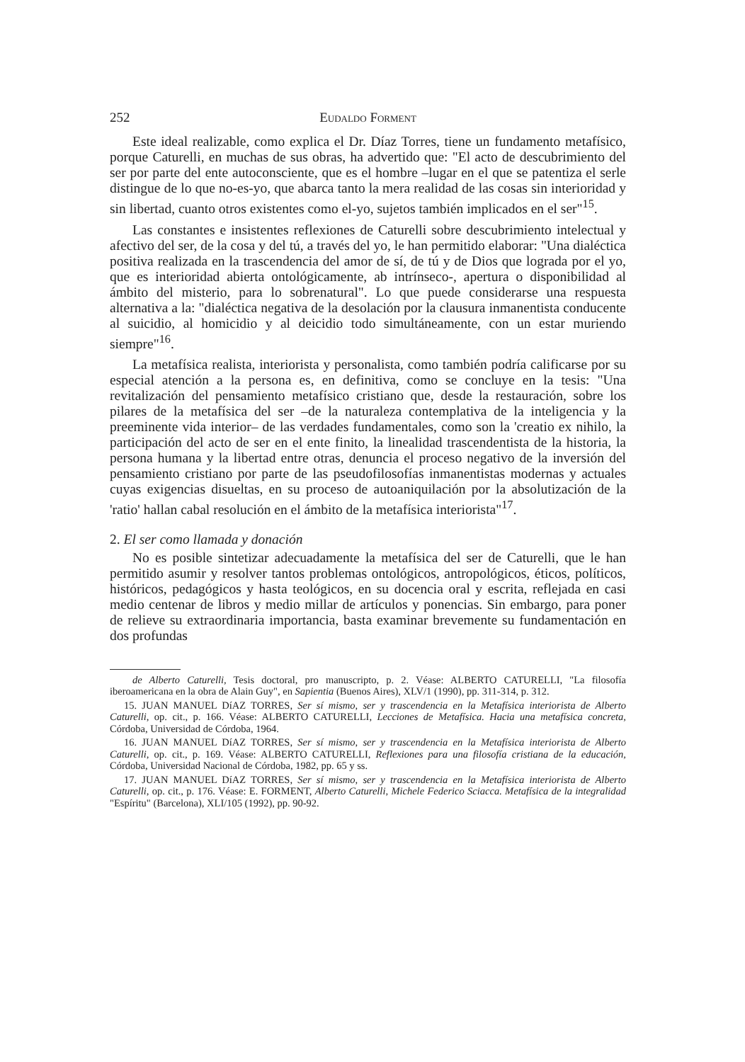252 Eudaldo Forment
Este ideal realizable, como explica el Dr. Díaz Torres, tiene un fundamento metafísico, porque Caturelli, en muchas de sus obras, ha advertido que: "El acto de descubrimiento del ser por parte del ente autoconsciente, que es el hombre –lugar en el que se patentiza el serle distingue de lo que no-es-yo, que abarca tanto la mera realidad de las cosas sin interioridad y sin libertad, cuanto otros existentes como el-yo, sujetos también implicados en el ser"<sup>15</sup>.
Las constantes e insistentes reflexiones de Caturelli sobre descubrimiento intelectual y afectivo del ser, de la cosa y del tú, a través del yo, le han permitido elaborar: "Una dialéctica positiva realizada en la trascendencia del amor de sí, de tú y de Dios que lograda por el yo, que es interioridad abierta ontológicamente, ab intrínseco-, apertura o disponibilidad al ámbito del misterio, para lo sobrenatural". Lo que puede considerarse una respuesta alternativa a la: "dialéctica negativa de la desolación por la clausura inmanentista conducente al suicidio, al homicidio y al deicidio todo simultáneamente, con un estar muriendo siempre"<sup>16</sup>.
La metafísica realista, interiorista y personalista, como también podría calificarse por su especial atención a la persona es, en definitiva, como se concluye en la tesis: "Una revitalización del pensamiento metafísico cristiano que, desde la restauración, sobre los pilares de la metafísica del ser –de la naturaleza contemplativa de la inteligencia y la preeminente vida interior– de las verdades fundamentales, como son la 'creatio ex nihilo, la participación del acto de ser en el ente finito, la linealidad trascendentista de la historia, la persona humana y la libertad entre otras, denuncia el proceso negativo de la inversión del pensamiento cristiano por parte de las pseudofilosofías inmanentistas modernas y actuales cuyas exigencias disueltas, en su proceso de autoaniquilación por la absolutización de la 'ratio' hallan cabal resolución en el ámbito de la metafísica interiorista"<sup>17</sup>.
2. El ser como llamada y donación
No es posible sintetizar adecuadamente la metafísica del ser de Caturelli, que le han permitido asumir y resolver tantos problemas ontológicos, antropológicos, éticos, políticos, históricos, pedagógicos y hasta teológicos, en su docencia oral y escrita, reflejada en casi medio centenar de libros y medio millar de artículos y ponencias. Sin embargo, para poner de relieve su extraordinaria importancia, basta examinar brevemente su fundamentación en dos profundas
de Alberto Caturelli, Tesis doctoral, pro manuscripto, p. 2. Véase: ALBERTO CATURELLI, "La filosofía iberoamericana en la obra de Alain Guy", en Sapientia (Buenos Aires), XLV/1 (1990), pp. 311-314, p. 312.
15. JUAN MANUEL DíAZ TORRES, Ser sí mismo, ser y trascendencia en la Metafísica interiorista de Alberto Caturelli, op. cit., p. 166. Véase: ALBERTO CATURELLI, Lecciones de Metafísica. Hacia una metafísica concreta, Córdoba, Universidad de Córdoba, 1964.
16. JUAN MANUEL DíAZ TORRES, Ser sí mismo, ser y trascendencia en la Metafísica interiorista de Alberto Caturelli, op. cit., p. 169. Véase: ALBERTO CATURELLI, Reflexiones para una filosofía cristiana de la educación, Córdoba, Universidad Nacional de Córdoba, 1982, pp. 65 y ss.
17. JUAN MANUEL DíAZ TORRES, Ser sí mismo, ser y trascendencia en la Metafísica interiorista de Alberto Caturelli, op. cit., p. 176. Véase: E. FORMENT, Alberto Caturelli, Michele Federico Sciacca. Metafísica de la integralidad "Espíritu" (Barcelona), XLI/105 (1992), pp. 90-92.